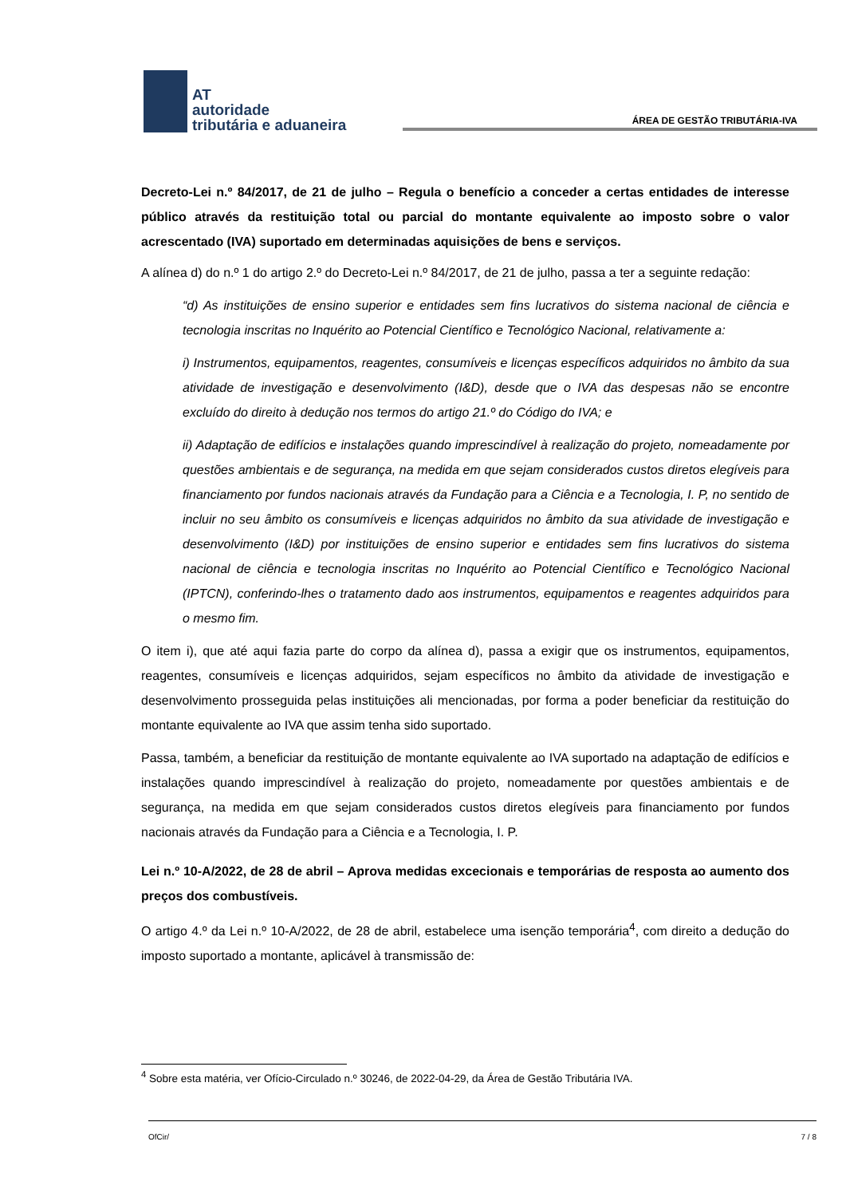AT
autoridade
tributária e aduaneira
ÁREA DE GESTÃO TRIBUTÁRIA-IVA
Decreto-Lei n.º 84/2017, de 21 de julho – Regula o benefício a conceder a certas entidades de interesse público através da restituição total ou parcial do montante equivalente ao imposto sobre o valor acrescentado (IVA) suportado em determinadas aquisições de bens e serviços.
A alínea d) do n.º 1 do artigo 2.º do Decreto-Lei n.º 84/2017, de 21 de julho, passa a ter a seguinte redação:
“d) As instituições de ensino superior e entidades sem fins lucrativos do sistema nacional de ciência e tecnologia inscritas no Inquérito ao Potencial Científico e Tecnológico Nacional, relativamente a:
i) Instrumentos, equipamentos, reagentes, consumíveis e licenças específicos adquiridos no âmbito da sua atividade de investigação e desenvolvimento (I&D), desde que o IVA das despesas não se encontre excluído do direito à dedução nos termos do artigo 21.º do Código do IVA; e
ii) Adaptação de edifícios e instalações quando imprescindível à realização do projeto, nomeadamente por questões ambientais e de segurança, na medida em que sejam considerados custos diretos elegíveis para financiamento por fundos nacionais através da Fundação para a Ciência e a Tecnologia, I. P, no sentido de incluir no seu âmbito os consumíveis e licenças adquiridos no âmbito da sua atividade de investigação e desenvolvimento (I&D) por instituições de ensino superior e entidades sem fins lucrativos do sistema nacional de ciência e tecnologia inscritas no Inquérito ao Potencial Científico e Tecnológico Nacional (IPTCN), conferindo-lhes o tratamento dado aos instrumentos, equipamentos e reagentes adquiridos para o mesmo fim.
O item i), que até aqui fazia parte do corpo da alínea d), passa a exigir que os instrumentos, equipamentos, reagentes, consumíveis e licenças adquiridos, sejam específicos no âmbito da atividade de investigação e desenvolvimento prosseguida pelas instituições ali mencionadas, por forma a poder beneficiar da restituição do montante equivalente ao IVA que assim tenha sido suportado.
Passa, também, a beneficiar da restituição de montante equivalente ao IVA suportado na adaptação de edifícios e instalações quando imprescindível à realização do projeto, nomeadamente por questões ambientais e de segurança, na medida em que sejam considerados custos diretos elegíveis para financiamento por fundos nacionais através da Fundação para a Ciência e a Tecnologia, I. P.
Lei n.º 10-A/2022, de 28 de abril – Aprova medidas excecionais e temporárias de resposta ao aumento dos preços dos combustíveis.
O artigo 4.º da Lei n.º 10-A/2022, de 28 de abril, estabelece uma isenção temporária<sup>4</sup>, com direito a dedução do imposto suportado a montante, aplicável à transmissão de:
<sup>4</sup> Sobre esta matéria, ver Ofício-Circulado n.º 30246, de 2022-04-29, da Área de Gestão Tributária IVA.
OfCir/ 7 / 8